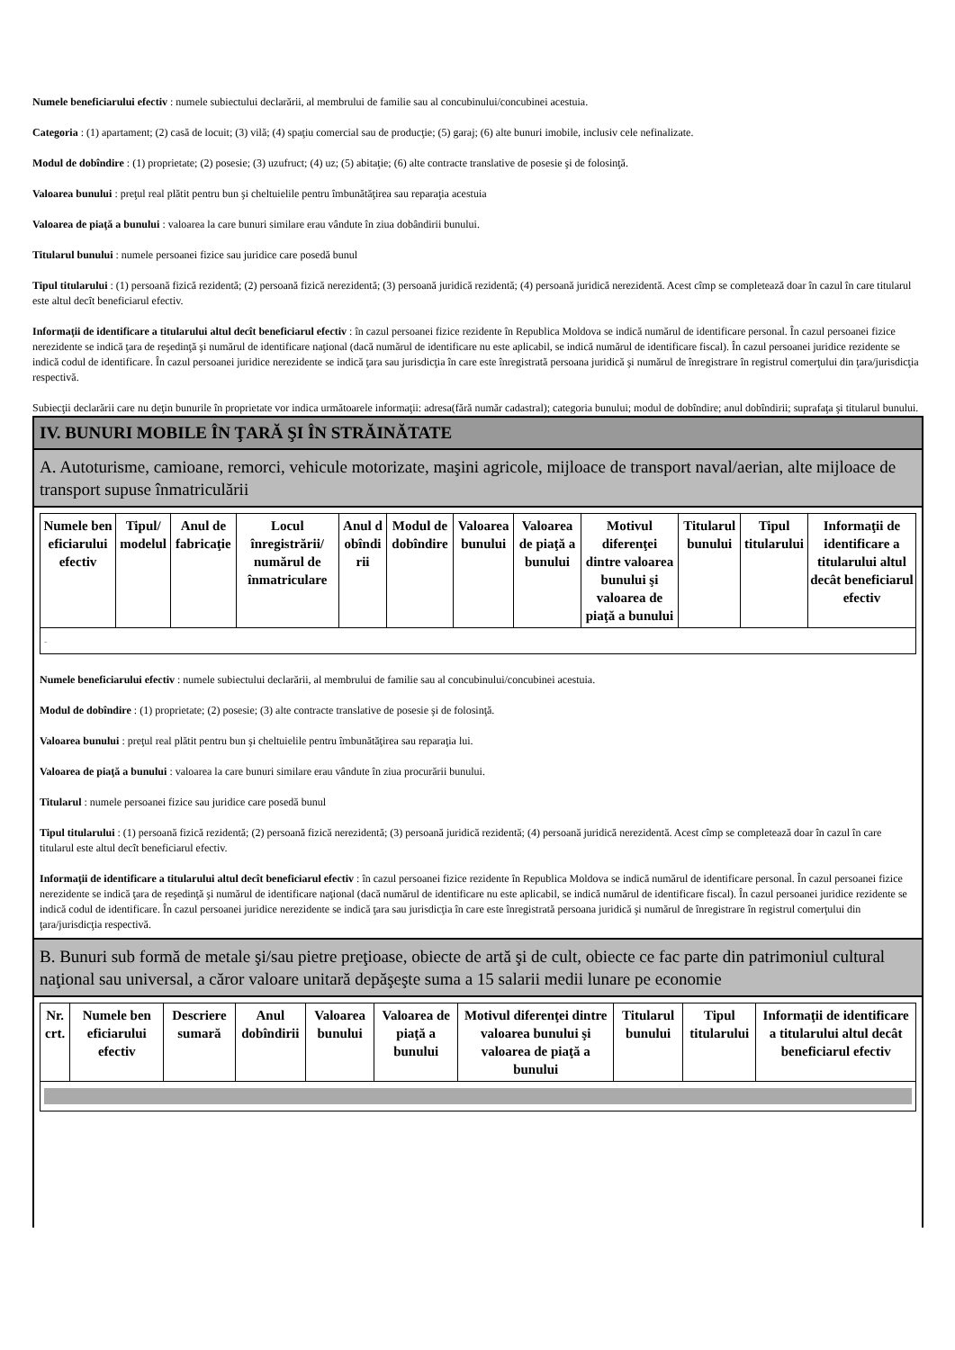Numele beneficiarului efectiv : numele subiectului declarării, al membrului de familie sau al concubinului/concubinei acestuia.
Categoria : (1) apartament; (2) casă de locuit; (3) vilă; (4) spaţiu comercial sau de producţie; (5) garaj; (6) alte bunuri imobile, inclusiv cele nefinalizate.
Modul de dobîndire : (1) proprietate; (2) posesie; (3) uzufruct; (4) uz; (5) abitaţie; (6) alte contracte translative de posesie şi de folosinţă.
Valoarea bunului : preţul real plătit pentru bun şi cheltuielile pentru îmbunătăţirea sau reparaţia acestuia
Valoarea de piaţă a bunului : valoarea la care bunuri similare erau vândute în ziua dobândirii bunului.
Titularul bunului : numele persoanei fizice sau juridice care posedă bunul
Tipul titularului : (1) persoană fizică rezidentă; (2) persoană fizică nerezidentă; (3) persoană juridică rezidentă; (4) persoană juridică nerezidentă. Acest cîmp se completează doar în cazul în care titularul este altul decît beneficiarul efectiv.
Informaţii de identificare a titularului altul decît beneficiarul efectiv : în cazul persoanei fizice rezidente în Republica Moldova se indică numărul de identificare personal. În cazul persoanei fizice nerezidente se indică ţara de reşedinţă şi numărul de identificare naţional (dacă numărul de identificare nu este aplicabil, se indică numărul de identificare fiscal). În cazul persoanei juridice rezidente se indică codul de identificare. În cazul persoanei juridice nerezidente se indică ţara sau jurisdicţia în care este înregistrată persoana juridică şi numărul de înregistrare în registrul comerţului din ţara/jurisdicţia respectivă.
Subiecţii declarării care nu deţin bunurile în proprietate vor indica următoarele informaţii: adresa(fără număr cadastral); categoria bunului; modul de dobîndire; anul dobîndirii; suprafaţa şi titularul bunului.
IV. BUNURI MOBILE ÎN ŢARĂ ŞI ÎN STRĂINĂTATE
A. Autoturisme, camioane, remorci, vehicule motorizate, maşini agricole, mijloace de transport naval/aerian, alte mijloace de transport supuse înmatriculării
| Numele ben eficiarului efectiv | Tipul/ modelul | Anul de fabricaţie | Locul înregistrării/ numărul de înmatriculare | Anul d obîndi rii | Modul de dobîndire | Valoarea bunului | Valoarea de piaţă a bunului | Motivul diferenţei dintre valoarea bunului şi valoarea de piaţă a bunului | Titularul bunului | Tipul titularului | Informaţii de identificare a titularului altul decât beneficiarul efectiv |
| --- | --- | --- | --- | --- | --- | --- | --- | --- | --- | --- | --- |
| - | | | | | | | | | | | |
Numele beneficiarului efectiv : numele subiectului declarării, al membrului de familie sau al concubinului/concubinei acestuia.
Modul de dobîndire : (1) proprietate; (2) posesie; (3) alte contracte translative de posesie şi de folosinţă.
Valoarea bunului : preţul real plătit pentru bun şi cheltuielile pentru îmbunătăţirea sau reparaţia lui.
Valoarea de piaţă a bunului : valoarea la care bunuri similare erau vândute în ziua procurării bunului.
Titularul : numele persoanei fizice sau juridice care posedă bunul
Tipul titularului : (1) persoană fizică rezidentă; (2) persoană fizică nerezidentă; (3) persoană juridică rezidentă; (4) persoană juridică nerezidentă. Acest cîmp se completează doar în cazul în care titularul este altul decît beneficiarul efectiv.
Informaţii de identificare a titularului altul decît beneficiarul efectiv : în cazul persoanei fizice rezidente în Republica Moldova se indică numărul de identificare personal. În cazul persoanei fizice nerezidente se indică ţara de reşedinţă şi numărul de identificare naţional (dacă numărul de identificare nu este aplicabil, se indică numărul de identificare fiscal). În cazul persoanei juridice rezidente se indică codul de identificare. În cazul persoanei juridice nerezidente se indică ţara sau jurisdicţia în care este înregistrată persoana juridică şi numărul de înregistrare în registrul comerţului din ţara/jurisdicţia respectivă.
B. Bunuri sub formă de metale şi/sau pietre preţioase, obiecte de artă şi de cult, obiecte ce fac parte din patrimoniul cultural naţional sau universal, a căror valoare unitară depăşeşte suma a 15 salarii medii lunare pe economie
| Nr. crt. | Numele ben eficiarului efectiv | Descriere sumară | Anul dobîndirii | Valoarea bunului | Valoarea de piaţă a bunului | Motivul diferenţei dintre valoarea bunului şi valoarea de piaţă a bunului | Titularul bunului | Tipul titularului | Informaţii de identificare a titularului altul decât beneficiarul efectiv |
| --- | --- | --- | --- | --- | --- | --- | --- | --- | --- |